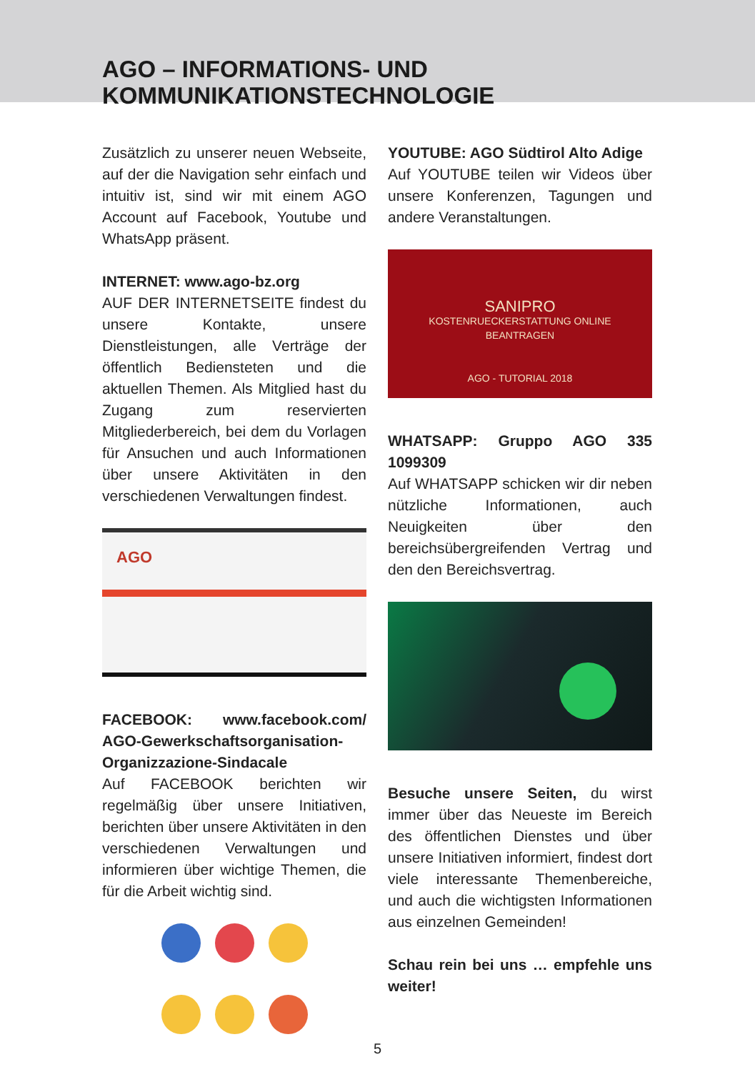AGO – INFORMATIONS- UND
KOMMUNIKATIONSTECHNOLOGIE
Zusätzlich zu unserer neuen Webseite, auf der die Navigation sehr einfach und intuitiv ist, sind wir mit einem AGO Account auf Facebook, Youtube und WhatsApp präsent.
INTERNET: www.ago-bz.org
AUF DER INTERNETSEITE findest du unsere Kontakte, unsere Dienstleistungen, alle Verträge der öffentlich Bediensteten und die aktuellen Themen. Als Mitglied hast du Zugang zum reservierten Mitgliederbereich, bei dem du Vorlagen für Ansuchen und auch Informationen über unsere Aktivitäten in den verschiedenen Verwaltungen findest.
AGO
FACEBOOK: www.facebook.com/ AGO-Gewerkschaftsorganisation-Organizzazione-Sindacale
Auf FACEBOOK berichten wir regelmäßig über unsere Initiativen, berichten über unsere Aktivitäten in den verschiedenen Verwaltungen und informieren über wichtige Themen, die für die Arbeit wichtig sind.
YOUTUBE: AGO Südtirol Alto Adige
Auf YOUTUBE teilen wir Videos über unsere Konferenzen, Tagungen und andere Veranstaltungen.
SANIPRO
KOSTENRUECKERSTATTUNG ONLINE
BEANTRAGEN
AGO - TUTORIAL 2018
WHATSAPP: Gruppo AGO 335 1099309
Auf WHATSAPP schicken wir dir neben nützliche Informationen, auch Neuigkeiten über den bereichsübergreifenden Vertrag und den den Bereichsvertrag.
Besuche unsere Seiten, du wirst immer über das Neueste im Bereich des öffentlichen Dienstes und über unsere Initiativen informiert, findest dort viele interessante Themenbereiche, und auch die wichtigsten Informationen aus einzelnen Gemeinden!
Schau rein bei uns … empfehle uns weiter!
5